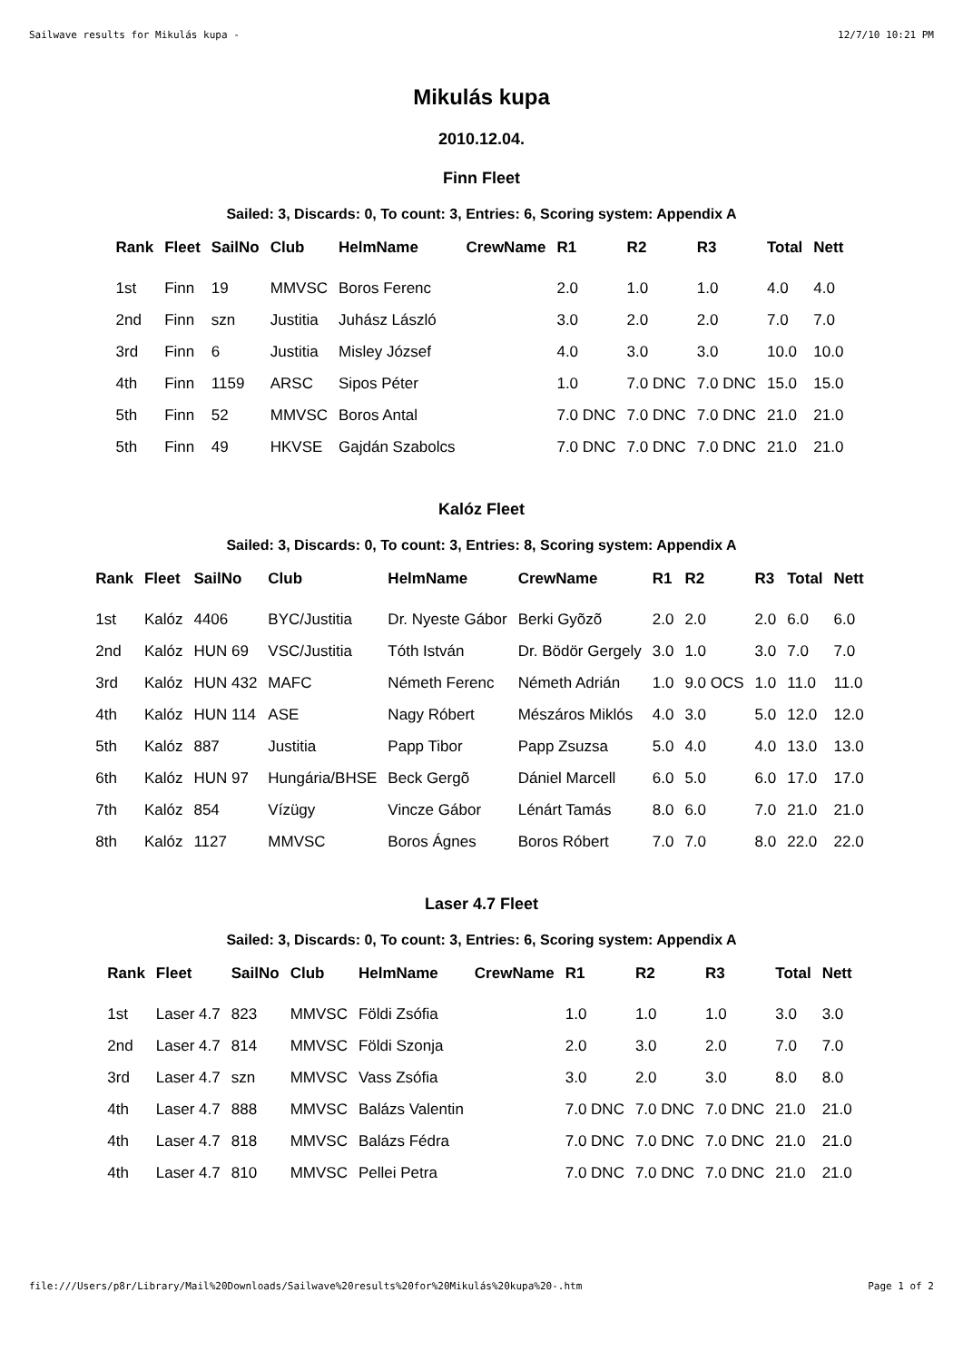Sailwave results for Mikulás kupa - 12/7/10 10:21 PM
Mikulás kupa
2010.12.04.
Finn Fleet
Sailed: 3, Discards: 0, To count: 3, Entries: 6, Scoring system: Appendix A
| Rank | Fleet | SailNo | Club | HelmName | CrewName | R1 | R2 | R3 | Total | Nett |
| --- | --- | --- | --- | --- | --- | --- | --- | --- | --- | --- |
| 1st | Finn | 19 | MMVSC | Boros Ferenc | | 2.0 | 1.0 | 1.0 | 4.0 | 4.0 |
| 2nd | Finn | szn | Justitia | Juhász László | | 3.0 | 2.0 | 2.0 | 7.0 | 7.0 |
| 3rd | Finn | 6 | Justitia | Misley József | | 4.0 | 3.0 | 3.0 | 10.0 | 10.0 |
| 4th | Finn | 1159 | ARSC | Sipos Péter | | 1.0 | 7.0 DNC | 7.0 DNC | 15.0 | 15.0 |
| 5th | Finn | 52 | MMVSC | Boros Antal | | 7.0 DNC | 7.0 DNC | 7.0 DNC | 21.0 | 21.0 |
| 5th | Finn | 49 | HKVSE | Gajdán Szabolcs | | 7.0 DNC | 7.0 DNC | 7.0 DNC | 21.0 | 21.0 |
Kalóz Fleet
Sailed: 3, Discards: 0, To count: 3, Entries: 8, Scoring system: Appendix A
| Rank | Fleet | SailNo | Club | HelmName | CrewName | R1 | R2 | R3 | Total | Nett |
| --- | --- | --- | --- | --- | --- | --- | --- | --- | --- | --- |
| 1st | Kalóz | 4406 | BYC/Justitia | Dr. Nyeste Gábor | Berki Gyõzõ | 2.0 | 2.0 | 2.0 | 6.0 | 6.0 |
| 2nd | Kalóz | HUN 69 | VSC/Justitia | Tóth István | Dr. Bödör Gergely | 3.0 | 1.0 | 3.0 | 7.0 | 7.0 |
| 3rd | Kalóz | HUN 432 | MAFC | Németh Ferenc | Németh Adrián | 1.0 | 9.0 OCS | 1.0 | 11.0 | 11.0 |
| 4th | Kalóz | HUN 114 | ASE | Nagy Róbert | Mészáros Miklós | 4.0 | 3.0 | 5.0 | 12.0 | 12.0 |
| 5th | Kalóz | 887 | Justitia | Papp Tibor | Papp Zsuzsa | 5.0 | 4.0 | 4.0 | 13.0 | 13.0 |
| 6th | Kalóz | HUN 97 | Hungária/BHSE | Beck Gergõ | Dániel Marcell | 6.0 | 5.0 | 6.0 | 17.0 | 17.0 |
| 7th | Kalóz | 854 | Vízügy | Vincze Gábor | Lénárt Tamás | 8.0 | 6.0 | 7.0 | 21.0 | 21.0 |
| 8th | Kalóz | 1127 | MMVSC | Boros Ágnes | Boros Róbert | 7.0 | 7.0 | 8.0 | 22.0 | 22.0 |
Laser 4.7 Fleet
Sailed: 3, Discards: 0, To count: 3, Entries: 6, Scoring system: Appendix A
| Rank | Fleet | SailNo | Club | HelmName | CrewName | R1 | R2 | R3 | Total | Nett |
| --- | --- | --- | --- | --- | --- | --- | --- | --- | --- | --- |
| 1st | Laser 4.7 | 823 | MMVSC | Földi Zsófia | | 1.0 | 1.0 | 1.0 | 3.0 | 3.0 |
| 2nd | Laser 4.7 | 814 | MMVSC | Földi Szonja | | 2.0 | 3.0 | 2.0 | 7.0 | 7.0 |
| 3rd | Laser 4.7 | szn | MMVSC | Vass Zsófia | | 3.0 | 2.0 | 3.0 | 8.0 | 8.0 |
| 4th | Laser 4.7 | 888 | MMVSC | Balázs Valentin | | 7.0 DNC | 7.0 DNC | 7.0 DNC | 21.0 | 21.0 |
| 4th | Laser 4.7 | 818 | MMVSC | Balázs Fédra | | 7.0 DNC | 7.0 DNC | 7.0 DNC | 21.0 | 21.0 |
| 4th | Laser 4.7 | 810 | MMVSC | Pellei Petra | | 7.0 DNC | 7.0 DNC | 7.0 DNC | 21.0 | 21.0 |
file:///Users/p8r/Library/Mail%20Downloads/Sailwave%20results%20for%20Mikulás%20kupa%20-.htm Page 1 of 2